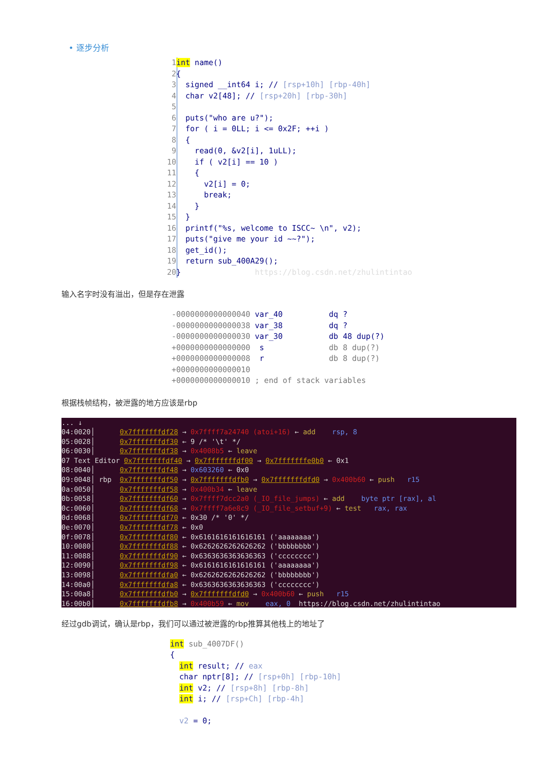• 逐步分析
1 int name()
2{
3  signed __int64 i; // [rsp+10h] [rbp-40h]
4  char v2[48]; // [rsp+20h] [rbp-30h]
5
6  puts("who are u?");
7  for ( i = 0LL; i <= 0x2F; ++i )
8  {
9    read(0, &v2[i], 1uLL);
10    if ( v2[i] == 10 )
11    {
12      v2[i] = 0;
13      break;
14    }
15  }
16  printf("%s, welcome to ISCC~ \n", v2);
17  puts("give me your id ~~?");
18  get_id();
19  return sub_400A29();
20}                https://blog.csdn.net/zhulintintao
输入名字时没有溢出，但是存在泄露
-0000000000000040 var_40          dq ?
-0000000000000038 var_38          dq ?
-0000000000000030 var_30          db 48 dup(?)
+0000000000000000  s              db 8 dup(?)
+0000000000000008  r              db 8 dup(?)
+0000000000000010
+0000000000000010 ; end of stack variables
根据栈帧结构，被泄露的地方应该是rbp
... ↓
04:0020│      0x7fffffffdf28 → 0x7ffff7a24740 (atoi+16) ← add    rsp, 8
05:0028│      0x7fffffffdf30 ← 9 /* '\t' */
06:0030│      0x7fffffffdf38 → 0x4008b5 ← leave
07 Text Editor 0x7fffffffdf40 → 0x7fffffffdf00 → 0x7fffffffe0b0 ← 0x1
08:0040│      0x7fffffffdf48 → 0x603260 ← 0x0
09:0048│ rbp  0x7fffffffdf50 → 0x7fffffffdfb0 → 0x7fffffffdfd0 → 0x400b60 ← push   r15
0a:0050│      0x7fffffffdf58 → 0x400b34 ← leave
0b:0058│      0x7fffffffdf60 → 0x7ffff7dcc2a0 (_IO_file_jumps) ← add    byte ptr [rax], al
0c:0060│      0x7fffffffdf68 → 0x7ffff7a6e8c9 (_IO_file_setbuf+9) ← test   rax, rax
0d:0068│      0x7fffffffdf70 ← 0x30 /* '0' */
0e:0070│      0x7fffffffdf78 ← 0x0
0f:0078│      0x7fffffffdf80 ← 0x6161616161616161 ('aaaaaaaa')
10:0080│      0x7fffffffdf88 ← 0x6262626262626262 ('bbbbbbbb')
11:0088│      0x7fffffffdf90 ← 0x6363636363636363 ('cccccccc')
12:0090│      0x7fffffffdf98 ← 0x6161616161616161 ('aaaaaaaa')
13:0098│      0x7fffffffdfa0 ← 0x6262626262626262 ('bbbbbbbb')
14:00a0│      0x7fffffffdfa8 ← 0x6363636363636363 ('cccccccc')
15:00a8│      0x7fffffffdfb0 → 0x7fffffffdfd0 → 0x400b60 ← push   r15
16:00b0│      0x7fffffffdfb8 → 0x400b59 ← mov    eax, 0  https://blog.csdn.net/zhulintintao
经过gdb调试，确认是rbp，我们可以通过被泄露的rbp推算其他栈上的地址了
int sub_4007DF()
{
  int result; // eax
  char nptr[8]; // [rsp+0h] [rbp-10h]
  int v2; // [rsp+8h] [rbp-8h]
  int i; // [rsp+Ch] [rbp-4h]

  v2 = 0;